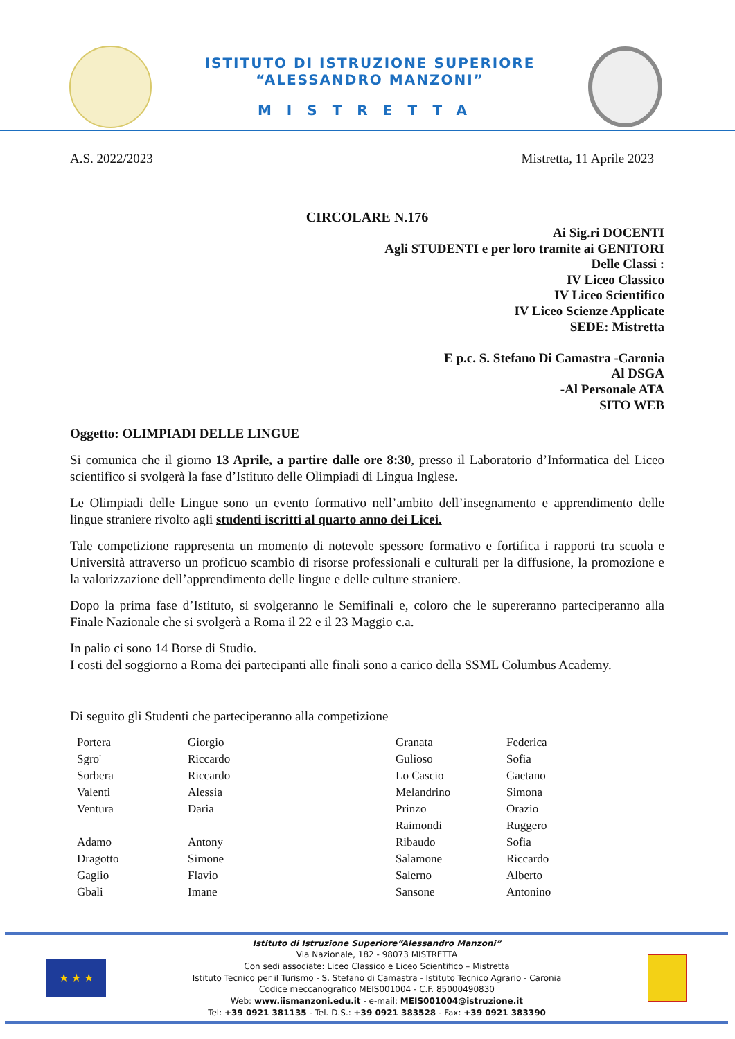ISTITUTO DI ISTRUZIONE SUPERIORE
“ALESSANDRO MANZONI”
MISTRETTA
A.S. 2022/2023 Mistretta, 11 Aprile 2023
CIRCOLARE N.176
Ai Sig.ri DOCENTI
Agli STUDENTI e per loro tramite ai GENITORI
Delle Classi :
IV Liceo Classico
IV Liceo Scientifico
IV Liceo Scienze Applicate
SEDE: Mistretta
E p.c. S. Stefano Di Camastra -Caronia
Al DSGA
-Al Personale ATA
SITO WEB
Oggetto: OLIMPIADI DELLE LINGUE
Si comunica che il giorno 13 Aprile, a partire dalle ore 8:30, presso il Laboratorio d’Informatica del Liceo scientifico si svolgerà la fase d’Istituto delle Olimpiadi di Lingua Inglese.
Le Olimpiadi delle Lingue sono un evento formativo nell’ambito dell’insegnamento e apprendimento delle lingue straniere rivolto agli studenti iscritti al quarto anno dei Licei.
Tale competizione rappresenta un momento di notevole spessore formativo e fortifica i rapporti tra scuola e Università attraverso un proficuo scambio di risorse professionali e culturali per la diffusione, la promozione e la valorizzazione dell’apprendimento delle lingue e delle culture straniere.
Dopo la prima fase d’Istituto, si svolgeranno le Semifinali e, coloro che le supereranno parteciperanno alla Finale Nazionale che si svolgerà a Roma il 22 e il 23 Maggio c.a.
In palio ci sono 14 Borse di Studio.
I costi del soggiorno a Roma dei partecipanti alle finali sono a carico della SSML Columbus Academy.
Di seguito gli Studenti che parteciperanno alla competizione
| Portera | Giorgio | Granata | Federica |
| Sgro' | Riccardo | Gulioso | Sofia |
| Sorbera | Riccardo | Lo Cascio | Gaetano |
| Valenti | Alessia | Melandrino | Simona |
| Ventura | Daria | Prinzo | Orazio |
| | | Raimondi | Ruggero |
| Adamo | Antony | Ribaudo | Sofia |
| Dragotto | Simone | Salamone | Riccardo |
| Gaglio | Flavio | Salerno | Alberto |
| Gbali | Imane | Sansone | Antonino |
★ ★ ★
Istituto di Istruzione Superiore“Alessandro Manzoni”
Via Nazionale, 182 - 98073 MISTRETTA
Con sedi associate: Liceo Classico e Liceo Scientifico – Mistretta
Istituto Tecnico per il Turismo - S. Stefano di Camastra - Istituto Tecnico Agrario - Caronia
Codice meccanografico MEIS001004 - C.F. 85000490830
Web: www.iismanzoni.edu.it - e-mail: MEIS001004@istruzione.it
Tel: +39 0921 381135 - Tel. D.S.: +39 0921 383528 - Fax: +39 0921 383390